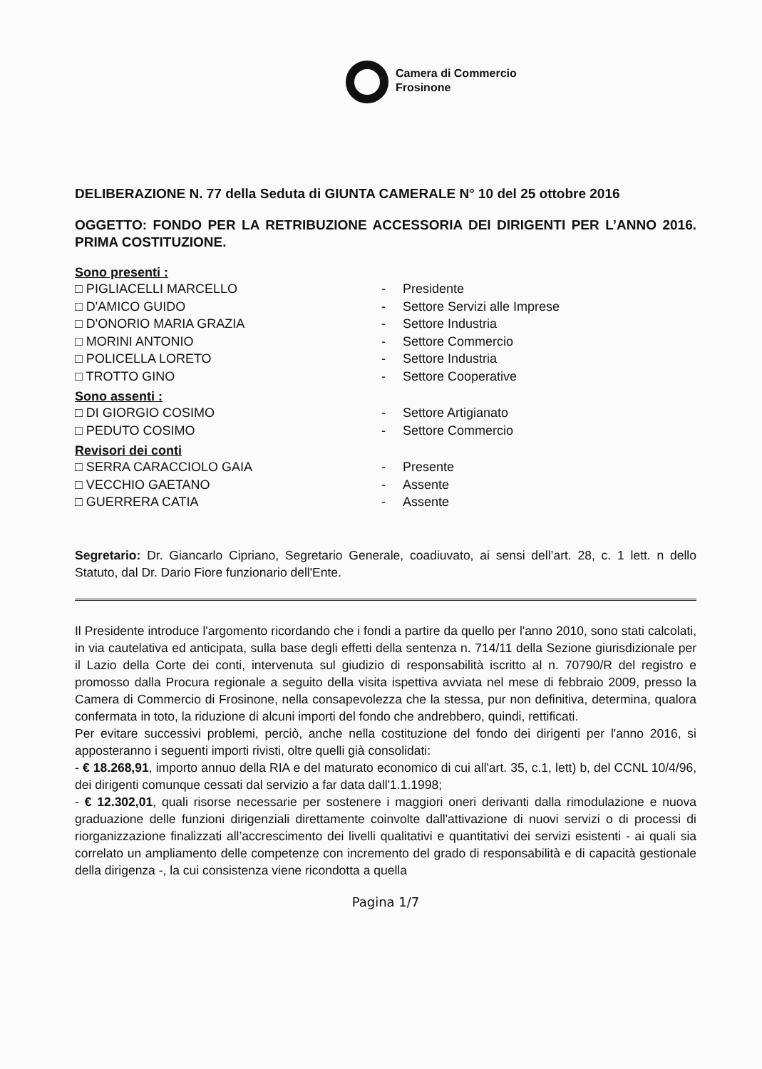Camera di Commercio
Frosinone
DELIBERAZIONE N. 77 della Seduta di GIUNTA CAMERALE N° 10 del 25 ottobre 2016
OGGETTO: FONDO PER LA RETRIBUZIONE ACCESSORIA DEI DIRIGENTI PER L’ANNO 2016. PRIMA COSTITUZIONE.
Sono presenti :
□ PIGLIACELLI MARCELLO - Presidente
□ D'AMICO GUIDO - Settore Servizi alle Imprese
□ D'ONORIO MARIA GRAZIA - Settore Industria
□ MORINI ANTONIO - Settore Commercio
□ POLICELLA LORETO - Settore Industria
□ TROTTO GINO - Settore Cooperative
Sono assenti :
□ DI GIORGIO COSIMO - Settore Artigianato
□ PEDUTO COSIMO - Settore Commercio
Revisori dei conti
□ SERRA CARACCIOLO GAIA - Presente
□ VECCHIO GAETANO - Assente
□ GUERRERA CATIA - Assente
Segretario: Dr. Giancarlo Cipriano, Segretario Generale, coadiuvato, ai sensi dell’art. 28, c. 1 lett. n dello Statuto, dal Dr. Dario Fiore funzionario dell'Ente.
Il Presidente introduce l'argomento ricordando che i fondi a partire da quello per l'anno 2010, sono stati calcolati, in via cautelativa ed anticipata, sulla base degli effetti della sentenza n. 714/11 della Sezione giurisdizionale per il Lazio della Corte dei conti, intervenuta sul giudizio di responsabilità iscritto al n. 70790/R del registro e promosso dalla Procura regionale a seguito della visita ispettiva avviata nel mese di febbraio 2009, presso la Camera di Commercio di Frosinone, nella consapevolezza che la stessa, pur non definitiva, determina, qualora confermata in toto, la riduzione di alcuni importi del fondo che andrebbero, quindi, rettificati.
Per evitare successivi problemi, perciò, anche nella costituzione del fondo dei dirigenti per l'anno 2016, si apposteranno i seguenti importi rivisti, oltre quelli già consolidati:
- € 18.268,91, importo annuo della RIA e del maturato economico di cui all'art. 35, c.1, lett) b, del CCNL 10/4/96, dei dirigenti comunque cessati dal servizio a far data dall'1.1.1998;
- € 12.302,01, quali risorse necessarie per sostenere i maggiori oneri derivanti dalla rimodulazione e nuova graduazione delle funzioni dirigenziali direttamente coinvolte dall'attivazione di nuovi servizi o di processi di riorganizzazione finalizzati all’accrescimento dei livelli qualitativi e quantitativi dei servizi esistenti - ai quali sia correlato un ampliamento delle competenze con incremento del grado di responsabilità e di capacità gestionale della dirigenza -, la cui consistenza viene ricondotta a quella
Pagina 1/7